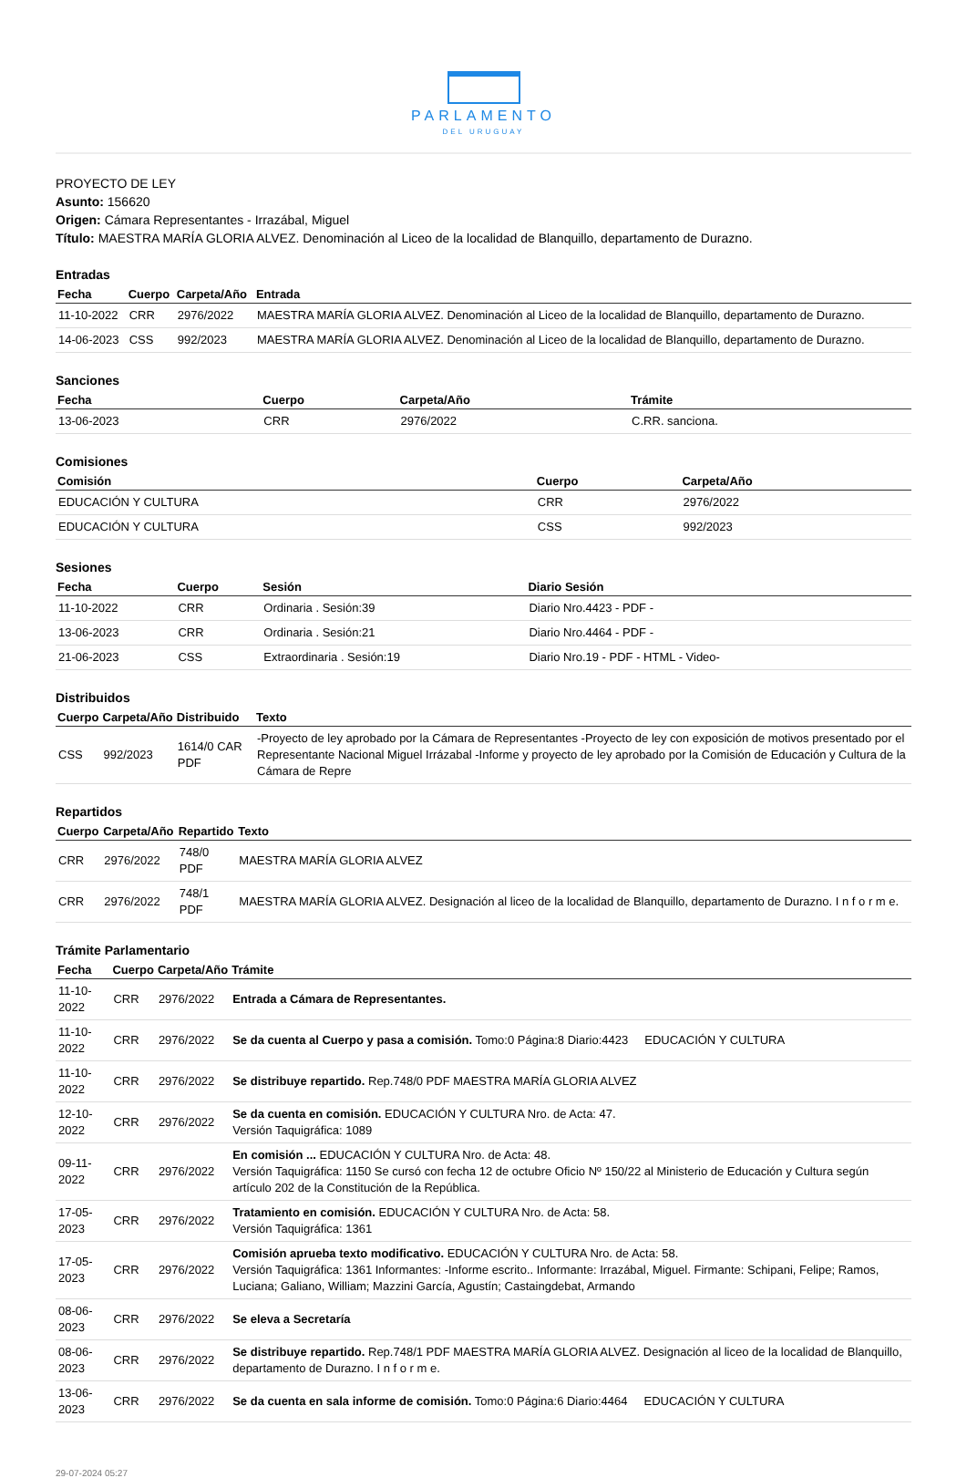PARLAMENTO
DEL URUGUAY
PROYECTO DE LEY
Asunto: 156620
Origen: Cámara Representantes - Irrazábal, Miguel
Título: MAESTRA MARÍA GLORIA ALVEZ. Denominación al Liceo de la localidad de Blanquillo, departamento de Durazno.
Entradas
| Fecha | Cuerpo | Carpeta/Año | Entrada |
| --- | --- | --- | --- |
| 11-10-2022 | CRR | 2976/2022 | MAESTRA MARÍA GLORIA ALVEZ. Denominación al Liceo de la localidad de Blanquillo, departamento de Durazno. |
| 14-06-2023 | CSS | 992/2023 | MAESTRA MARÍA GLORIA ALVEZ. Denominación al Liceo de la localidad de Blanquillo, departamento de Durazno. |
Sanciones
| Fecha | Cuerpo | Carpeta/Año | Trámite |
| --- | --- | --- | --- |
| 13-06-2023 | CRR | 2976/2022 | C.RR. sanciona. |
Comisiones
| Comisión | Cuerpo | Carpeta/Año |
| --- | --- | --- |
| EDUCACIÓN Y CULTURA | CRR | 2976/2022 |
| EDUCACIÓN Y CULTURA | CSS | 992/2023 |
Sesiones
| Fecha | Cuerpo | Sesión | Diario Sesión |
| --- | --- | --- | --- |
| 11-10-2022 | CRR | Ordinaria . Sesión:39 | Diario Nro.4423 - PDF - |
| 13-06-2023 | CRR | Ordinaria . Sesión:21 | Diario Nro.4464 - PDF - |
| 21-06-2023 | CSS | Extraordinaria . Sesión:19 | Diario Nro.19 - PDF - HTML - Video- |
Distribuidos
| Cuerpo | Carpeta/Año | Distribuido | Texto |
| --- | --- | --- | --- |
| CSS | 992/2023 | 1614/0 CAR PDF | -Proyecto de ley aprobado por la Cámara de Representantes -Proyecto de ley con exposición de motivos presentado por el Representante Nacional Miguel Irrázabal -Informe y proyecto de ley aprobado por la Comisión de Educación y Cultura de la Cámara de Repre |
Repartidos
| Cuerpo | Carpeta/Año | Repartido | Texto |
| --- | --- | --- | --- |
| CRR | 2976/2022 | 748/0 PDF | MAESTRA MARÍA GLORIA ALVEZ |
| CRR | 2976/2022 | 748/1 PDF | MAESTRA MARÍA GLORIA ALVEZ. Designación al liceo de la localidad de Blanquillo, departamento de Durazno. I n f o r m e. |
Trámite Parlamentario
| Fecha | Cuerpo | Carpeta/Año | Trámite |
| --- | --- | --- | --- |
| 11-10-2022 | CRR | 2976/2022 | Entrada a Cámara de Representantes. |
| 11-10-2022 | CRR | 2976/2022 | Se da cuenta al Cuerpo y pasa a comisión. Tomo:0 Página:8 Diario:4423 EDUCACIÓN Y CULTURA |
| 11-10-2022 | CRR | 2976/2022 | Se distribuye repartido. Rep.748/0 PDF MAESTRA MARÍA GLORIA ALVEZ |
| 12-10-2022 | CRR | 2976/2022 | Se da cuenta en comisión. EDUCACIÓN Y CULTURA Nro. de Acta: 47. Versión Taquigráfica: 1089 |
| 09-11-2022 | CRR | 2976/2022 | En comisión ... EDUCACIÓN Y CULTURA Nro. de Acta: 48. Versión Taquigráfica: 1150 Se cursó con fecha 12 de octubre Oficio Nº 150/22 al Ministerio de Educación y Cultura según artículo 202 de la Constitución de la República. |
| 17-05-2023 | CRR | 2976/2022 | Tratamiento en comisión. EDUCACIÓN Y CULTURA Nro. de Acta: 58. Versión Taquigráfica: 1361 |
| 17-05-2023 | CRR | 2976/2022 | Comisión aprueba texto modificativo. EDUCACIÓN Y CULTURA Nro. de Acta: 58. Versión Taquigráfica: 1361 Informantes: -Informe escrito.. Informante: Irrazábal, Miguel. Firmante: Schipani, Felipe; Ramos, Luciana; Galiano, William; Mazzini García, Agustín; Castaingdebat, Armando |
| 08-06-2023 | CRR | 2976/2022 | Se eleva a Secretaría |
| 08-06-2023 | CRR | 2976/2022 | Se distribuye repartido. Rep.748/1 PDF MAESTRA MARÍA GLORIA ALVEZ. Designación al liceo de la localidad de Blanquillo, departamento de Durazno. I n f o r m e. |
| 13-06-2023 | CRR | 2976/2022 | Se da cuenta en sala informe de comisión. Tomo:0 Página:6 Diario:4464 EDUCACIÓN Y CULTURA |
29-07-2024 05:27